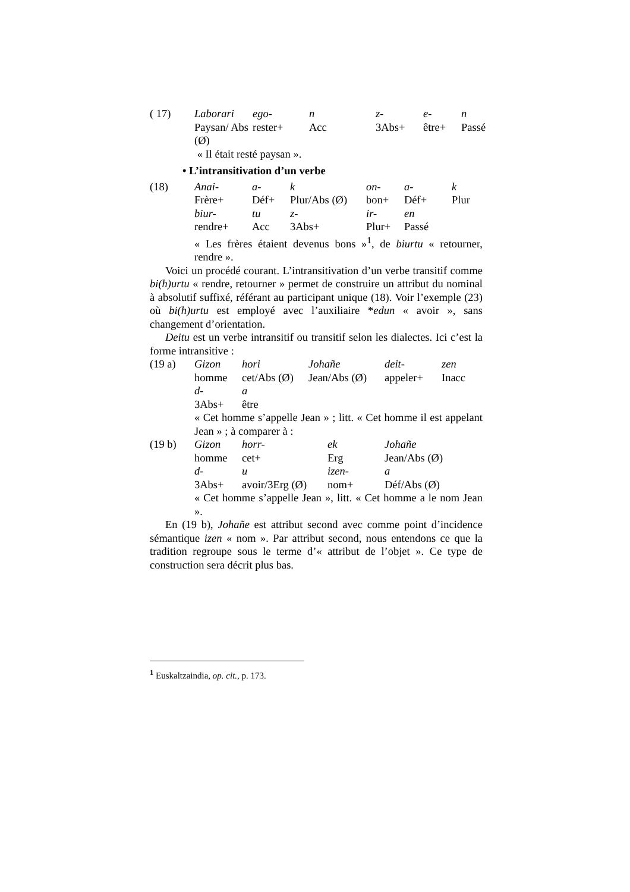| ( 17) | Laborari | ego- | n | z- | e- | n |
| | Paysan/ Abs (Ø) | rester+ | Acc | 3Abs+ | être+ | Passé |
| | « Il était resté paysan ». | | | | | |
• L’intransitivation d’un verbe
| (18) | Anai- | a- | k | on- | a- | k |
| | Frère+ | Déf+ | Plur/Abs (Ø) | bon+ | Déf+ | Plur |
| | biur- | tu | z- | ir- | en | |
| | rendre+ | Acc | 3Abs+ | Plur+ | Passé | |
« Les frères étaient devenus bons »<sup>1</sup>, de biurtu « retourner, rendre ».
Voici un procédé courant. L’intransitivation d’un verbe transitif comme bi(h)urtu « rendre, retourner » permet de construire un attribut du nominal à absolutif suffixé, référant au participant unique (18). Voir l’exemple (23) où bi(h)urtu est employé avec l’auxiliaire *edun « avoir », sans changement d’orientation.
Deitu est un verbe intransitif ou transitif selon les dialectes. Ici c’est la forme intransitive :
| (19 a) | Gizon | hori | Johañe | deit- | zen |
| | homme | cet/Abs (Ø) | Jean/Abs (Ø) | appeler+ | Inacc |
| | d- | a | | | |
| | 3Abs+ | être | | | |
« Cet homme s’appelle Jean » ; litt. « Cet homme il est appelant Jean » ; à comparer à :
| (19 b) | Gizon | horr- | ek | Johañe |
| | homme | cet+ | Erg | Jean/Abs (Ø) |
| | d- | u | izen- | a |
| | 3Abs+ | avoir/3Erg (Ø) | nom+ | Déf/Abs (Ø) |
« Cet homme s’appelle Jean », litt. « Cet homme a le nom Jean ».
En (19 b), Johañe est attribut second avec comme point d’incidence sémantique izen « nom ». Par attribut second, nous entendons ce que la tradition regroupe sous le terme d’« attribut de l’objet ». Ce type de construction sera décrit plus bas.
<sup>1</sup> Euskaltzaindia, op. cit., p. 173.